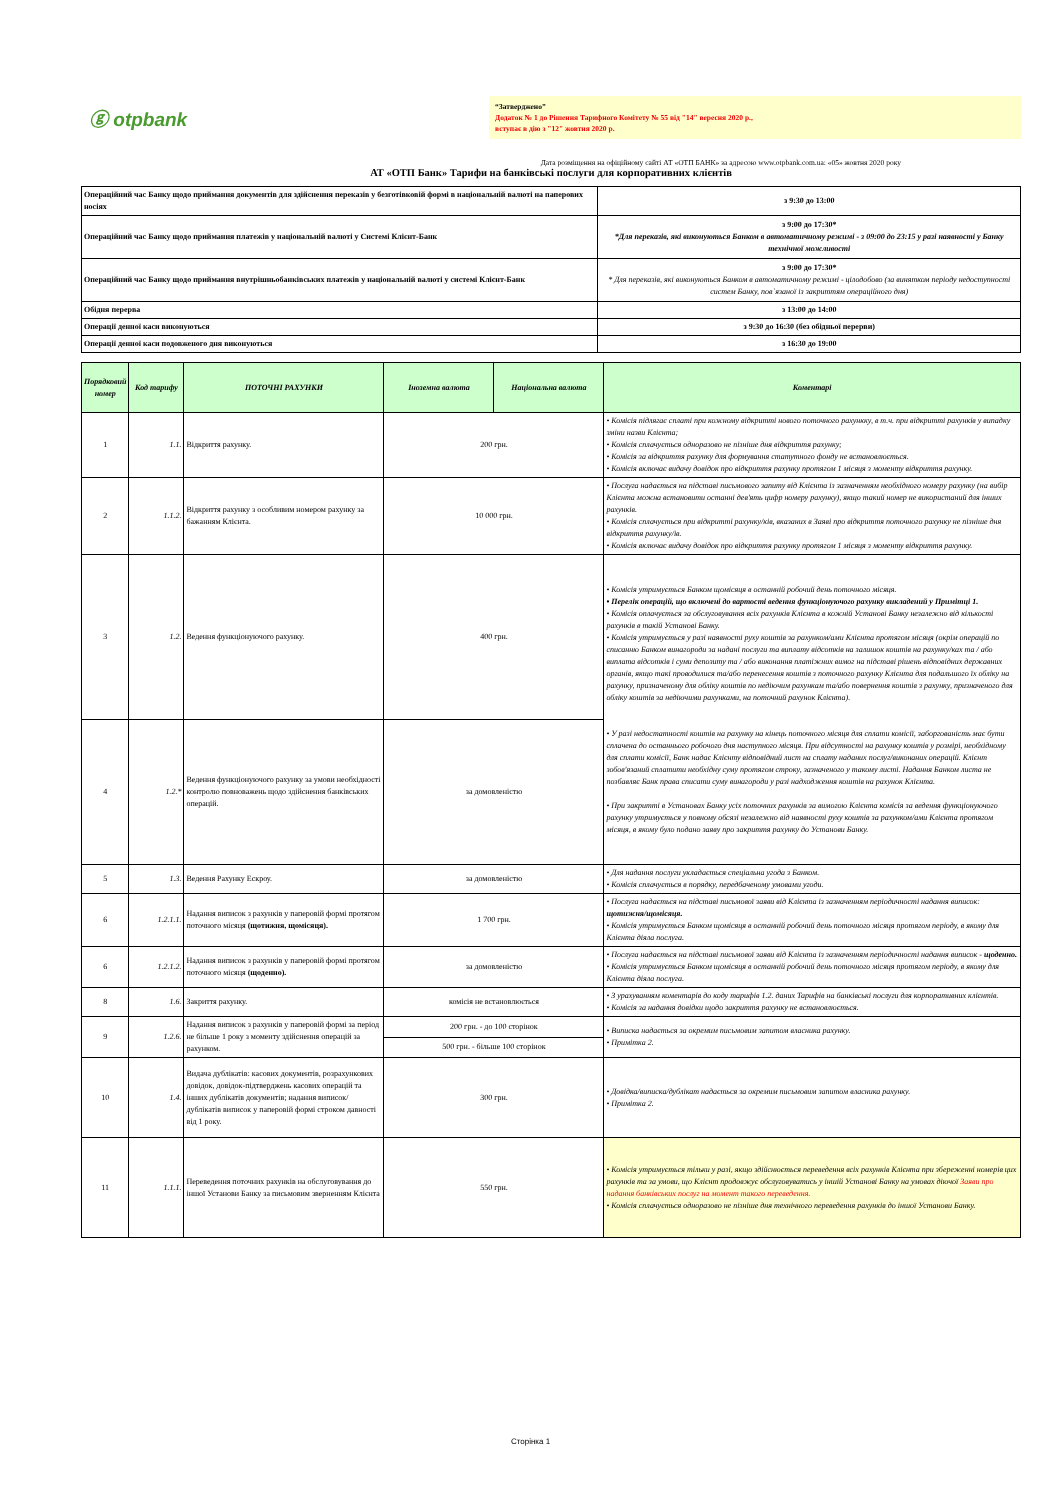ⓖ otpbank
“Затверджено”
Додаток № 1 до Рішення Тарифного Комітету № 55 від "14" вересня 2020 р.,
вступає в дію з "12" жовтня 2020 р.
Дата розміщення на офіційному сайті АТ «ОТП БАНК» за адресою www.otpbank.com.ua: «05» жовтня 2020 року
АТ «ОТП Банк» Тарифи на банківські послуги для корпоративних клієнтів
| Операційний час Банку щодо приймання документів для здійснення переказів у безготівковій формі в національній валюті на паперових носіях | з 9:30 до 13:00 |
| Операційний час Банку щодо приймання платежів у національній валюті у Системі Клієнт-Банк | з 9:00 до 17:30* *Для переказів, які виконуються Банком в автоматичному режимі - з 09:00 до 23:15 у разі наявності у Банку технічної можливості |
| Операційний час Банку щодо приймання внутрішньобанківських платежів у національній валюті у системі Клієнт-Банк | з 9:00 до 17:30* * Для переказів, які виконуються Банком в автоматичному режимі - цілодобово (за винятком періоду недоступності систем Банку, пов`язаної із закриттям операційного дня) |
| Обідня перерва | з 13:00 до 14:00 |
| Операції денної каси виконуються | з 9:30 до 16:30 (без обідньої перерви) |
| Операції денної каси подовженого дня виконуються | з 16:30 до 19:00 |
| Порядковий номер | Код тарифу | ПОТОЧНІ РАХУНКИ | Іноземна валюта | Національна валюта | Коментарі |
| --- | --- | --- | --- | --- | --- |
| 1 | 1.1. | Відкриття рахунку. | 200 грн. | | • Комісія підлягає сплаті при кожному відкритті нового поточного рахункку, в т.ч. при відкритті рахунків у випадку зміни назви Клієнта; • Комісія сплачується одноразово не пізніше дня відкриття рахунку; • Комісія за відкриття рахунку для формування статутного фонду не встановлюється. • Комісія включає видачу довідок про відкриття рахунку протягом 1 місяця з моменту відкриття рахунку. |
| 2 | 1.1.2. | Відкриття рахунку з особливим номером рахунку за бажанням Клієнта. | 10 000 грн. | | • Послуга надається на підставі письмового запиту від Клієнта із зазначенням необхідного номеру рахунку (на вибір Клієнта можна встановити останні дев'ять цифр номеру рахунку), якщо такий номер не використаний для інших рахунків. • Комісія сплачується при відкритті рахунку/ків, вказаних в Заяві про відкриття поточного рахунку не пізніше дня відкриття рахунку/ів. • Комісія включає видачу довідок про відкриття рахунку протягом 1 місяця з моменту відкриття рахунку. |
| 3 | 1.2. | Ведення функціонуючого рахунку. | 400 грн. | | • Комісія утримується Банком щомісяця в останній робочий день поточного місяця. • Перелік операцій, що включені до вартості ведення функціонуючого рахунку викладений у Примітці 1. • Комісія оплачується за обслуговування всіх рахунків Клієнта в кожній Установі Банку незалежно від кількості рахунків в такій Установі Банку. • Комісія утримується у разі наявності руху коштів за рахунком/ами Клієнта протягом місяця (окрім операцій по списанню Банком винагороди за надані послуги та виплату відсотків на залишок коштів на рахунку/ках та / або виплата відсотків і суми депозиту та / або виконання платіжних вимог на підставі рішень відповідних державних органів, якщо такі проводилися та/або перенесення коштів з поточного рахунку Клієнта для подальшого їх обліку на рахунку, призначеному для обліку коштів по недіючим рахункам та/або повернення коштів з рахунку, призначеного для обліку коштів за недіючими рахунками, на поточний рахунок Клієнта). • У разі недостатності коштів на рахунку на кінець поточного місяця для сплати комісії, заборгованість має бути сплачена до останнього робочого дня наступного місяця. При відсутності на рахунку коштів у розмірі, необхідному для сплати комісії, Банк надає Клієнту відповідний лист на сплату наданих послуг/виконаних операцій. Клієнт зобов'язаний сплатити необхідну суму протягом строку, зазначеного у такому листі. Надання Банком листа не позбавляє Банк права списати суму винагороди у разі надходження коштів на рахунок Клієнта. • При закритті в Установах Банку усіх поточних рахунків за вимогою Клієнта комісія за ведення функціонуючого рахунку утримується у повному обсязі незалежно від наявності руху коштів за рахунком/ами Клієнта протягом місяця, в якому було подано заяву про закриття рахунку до Установи Банку. |
| 4 | 1.2.* | Ведення функціонуючого рахунку за умови необхідності контролю повноважень щодо здійснення банківських операцій. | за домовленістю | | |
| 5 | 1.3. | Ведення Рахунку Ескроу. | за домовленістю | | • Для надання послуги укладається спеціальна угода з Банком. • Комісія сплачується в порядку, передбаченому умовами угоди. |
| 6 | 1.2.1.1. | Надання виписок з рахунків у паперовій формі протягом поточного місяця (щотижня, щомісяця). | 1 700 грн. | | • Послуга надається на підставі письмової заяви від Клієнта із зазначенням періодичності надання виписок: щотижня/щомісяця. • Комісія утримується Банком щомісяця в останній робочий день поточного місяця протягом періоду, в якому для Клієнта діяла послуга. |
| 6 | 1.2.1.2. | Надання виписок з рахунків у паперовій формі протягом поточного місяця (щоденно). | за домовленістю | | • Послуга надається на підставі письмової заяви від Клієнта із зазначенням періодичності надання виписок - щоденно. • Комісія утримується Банком щомісяця в останній робочий день поточного місяця протягом періоду, в якому для Клієнта діяла послуга. |
| 8 | 1.6. | Закриття рахунку. | комісія не встановлюється | | • З урахуванням коментарів до коду тарифів 1.2. даних Тарифів на банківські послуги для корпоративних клієнтів. • Комісія за надання довідки щодо закриття рахунку не встановлюється. |
| 9 | 1.2.6. | Надання виписок з рахунків у паперовій формі за період не більше 1 року з моменту здійснення операцій за рахунком. | 200 грн. - до 100 сторінок | | • Виписка надається за окремим письмовим запитом власника рахунку. • Примітка 2. |
| | | | 500 грн. - більше 100 сторінок | | |
| 10 | 1.4. | Видача дублікатів: касових документів, розрахункових довідок, довідок-підтверджень касових операцій та інших дублікатів документів; надання виписок/дублікатів виписок у паперовій формі строком давності від 1 року. | 300 грн. | | • Довідка/виписка/дублікат надається за окремим письмовим запитом власника рахунку. • Примітка 2. |
| 11 | 1.1.1. | Переведення поточних рахунків на обслуговування до іншої Установи Банку за письмовим зверненням Клієнта | 550 грн. | | • Комісія утримується тільки у разі, якщо здійснюється переведення всіх рахунків Клієнта при збереженні номерів цих рахунків та за умови, що Клієнт продовжує обслуговуватись у іншій Установі Банку на умовах діючої Заяви про надання банківських послуг на момент такого переведення. • Комісія сплачується одноразово не пізніше дня технічного переведення рахунків до іншої Установи Банку. |
Сторінка 1